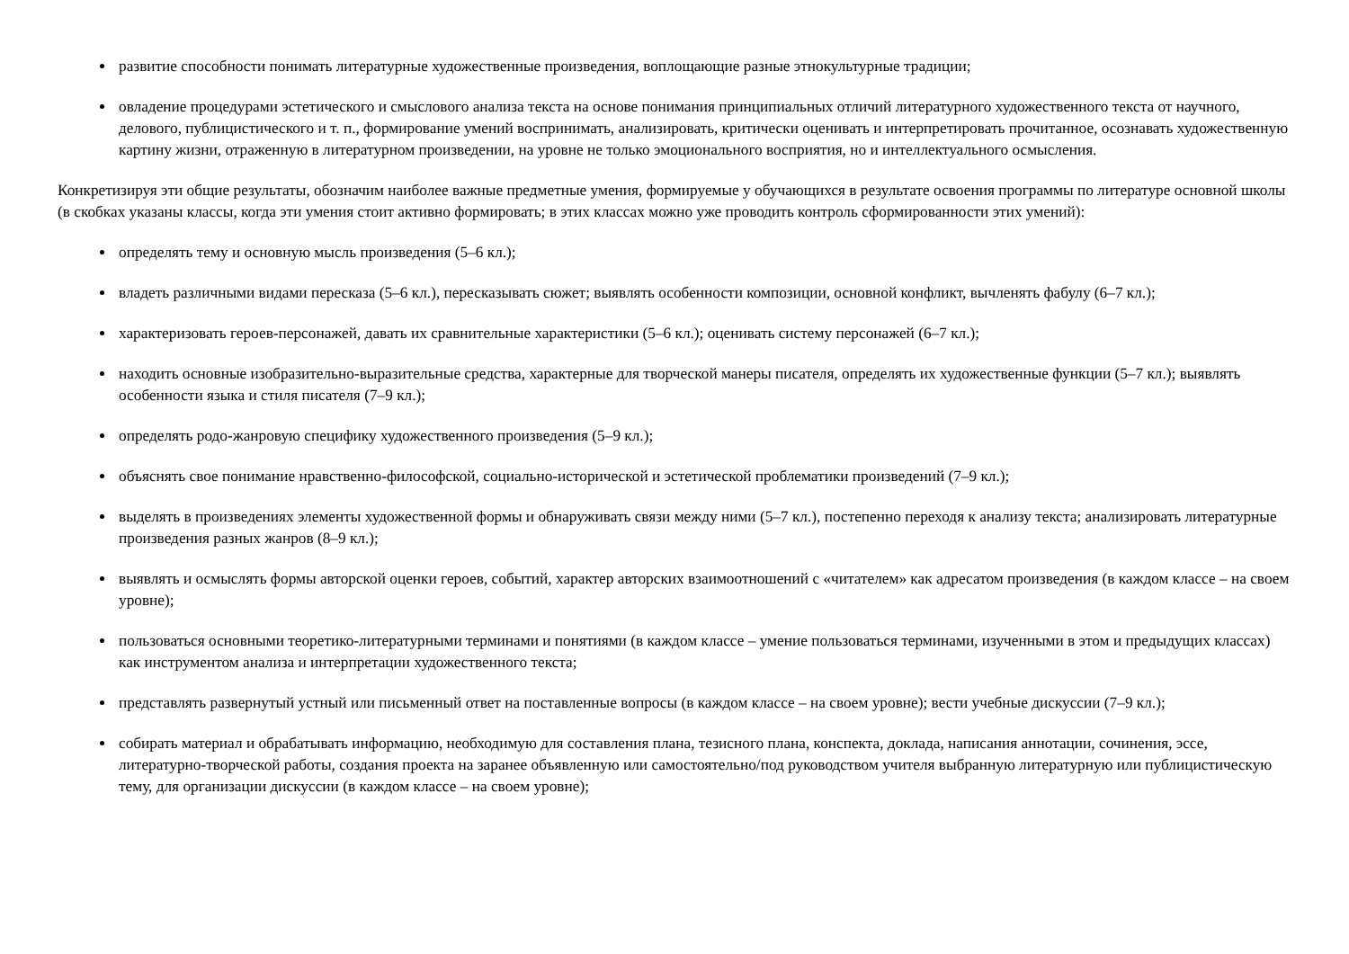развитие способности понимать литературные художественные произведения, воплощающие разные этнокультурные традиции;
овладение процедурами эстетического и смыслового анализа текста на основе понимания принципиальных отличий литературного художественного текста от научного, делового, публицистического и т. п., формирование умений воспринимать, анализировать, критически оценивать и интерпретировать прочитанное, осознавать художественную картину жизни, отраженную в литературном произведении, на уровне не только эмоционального восприятия, но и интеллектуального осмысления.
Конкретизируя эти общие результаты, обозначим наиболее важные предметные умения, формируемые у обучающихся в результате освоения программы по литературе основной школы (в скобках указаны классы, когда эти умения стоит активно формировать; в этих классах можно уже проводить контроль сформированности этих умений):
определять тему и основную мысль произведения (5–6 кл.);
владеть различными видами пересказа (5–6 кл.), пересказывать сюжет; выявлять особенности композиции, основной конфликт, вычленять фабулу (6–7 кл.);
характеризовать героев-персонажей, давать их сравнительные характеристики (5–6 кл.); оценивать систему персонажей (6–7 кл.);
находить основные изобразительно-выразительные средства, характерные для творческой манеры писателя, определять их художественные функции (5–7 кл.); выявлять особенности языка и стиля писателя (7–9 кл.);
определять родо-жанровую специфику художественного произведения (5–9 кл.);
объяснять свое понимание нравственно-философской, социально-исторической и эстетической проблематики произведений (7–9 кл.);
выделять в произведениях элементы художественной формы и обнаруживать связи между ними (5–7 кл.), постепенно переходя к анализу текста; анализировать литературные произведения разных жанров (8–9 кл.);
выявлять и осмыслять формы авторской оценки героев, событий, характер авторских взаимоотношений с «читателем» как адресатом произведения (в каждом классе – на своем уровне);
пользоваться основными теоретико-литературными терминами и понятиями (в каждом классе – умение пользоваться терминами, изученными в этом и предыдущих классах) как инструментом анализа и интерпретации художественного текста;
представлять развернутый устный или письменный ответ на поставленные вопросы (в каждом классе – на своем уровне); вести учебные дискуссии (7–9 кл.);
собирать материал и обрабатывать информацию, необходимую для составления плана, тезисного плана, конспекта, доклада, написания аннотации, сочинения, эссе, литературно-творческой работы, создания проекта на заранее объявленную или самостоятельно/под руководством учителя выбранную литературную или публицистическую тему, для организации дискуссии (в каждом классе – на своем уровне);